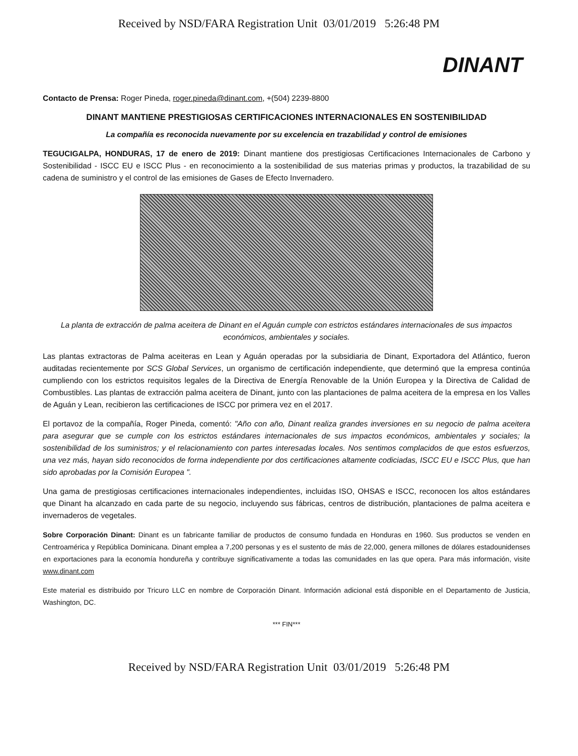Received by NSD/FARA Registration Unit 03/01/2019 5:26:48 PM
DINANT
Contacto de Prensa: Roger Pineda, roger.pineda@dinant.com, +(504) 2239-8800
DINANT MANTIENE PRESTIGIOSAS CERTIFICACIONES INTERNACIONALES EN SOSTENIBILIDAD
La compañía es reconocida nuevamente por su excelencia en trazabilidad y control de emisiones
TEGUCIGALPA, HONDURAS, 17 de enero de 2019: Dinant mantiene dos prestigiosas Certificaciones Internacionales de Carbono y Sostenibilidad - ISCC EU e ISCC Plus - en reconocimiento a la sostenibilidad de sus materias primas y productos, la trazabilidad de su cadena de suministro y el control de las emisiones de Gases de Efecto Invernadero.
La planta de extracción de palma aceitera de Dinant en el Aguán cumple con estrictos estándares internacionales de sus impactos económicos, ambientales y sociales.
Las plantas extractoras de Palma aceiteras en Lean y Aguán operadas por la subsidiaria de Dinant, Exportadora del Atlántico, fueron auditadas recientemente por SCS Global Services, un organismo de certificación independiente, que determinó que la empresa continúa cumpliendo con los estrictos requisitos legales de la Directiva de Energía Renovable de la Unión Europea y la Directiva de Calidad de Combustibles. Las plantas de extracción palma aceitera de Dinant, junto con las plantaciones de palma aceitera de la empresa en los Valles de Aguán y Lean, recibieron las certificaciones de ISCC por primera vez en el 2017.
El portavoz de la compañía, Roger Pineda, comentó: "Año con año, Dinant realiza grandes inversiones en su negocio de palma aceitera para asegurar que se cumple con los estrictos estándares internacionales de sus impactos económicos, ambientales y sociales; la sostenibilidad de los suministros; y el relacionamiento con partes interesadas locales. Nos sentimos complacidos de que estos esfuerzos, una vez más, hayan sido reconocidos de forma independiente por dos certificaciones altamente codiciadas, ISCC EU e ISCC Plus, que han sido aprobadas por la Comisión Europea ".
Una gama de prestigiosas certificaciones internacionales independientes, incluidas ISO, OHSAS e ISCC, reconocen los altos estándares que Dinant ha alcanzado en cada parte de su negocio, incluyendo sus fábricas, centros de distribución, plantaciones de palma aceitera e invernaderos de vegetales.
Sobre Corporación Dinant: Dinant es un fabricante familiar de productos de consumo fundada en Honduras en 1960. Sus productos se venden en Centroamérica y República Dominicana. Dinant emplea a 7,200 personas y es el sustento de más de 22,000, genera millones de dólares estadounidenses en exportaciones para la economía hondureña y contribuye significativamente a todas las comunidades en las que opera. Para más información, visite www.dinant.com
Este material es distribuido por Tricuro LLC en nombre de Corporación Dinant. Información adicional está disponible en el Departamento de Justicia, Washington, DC.
*** FIN***
Received by NSD/FARA Registration Unit 03/01/2019 5:26:48 PM